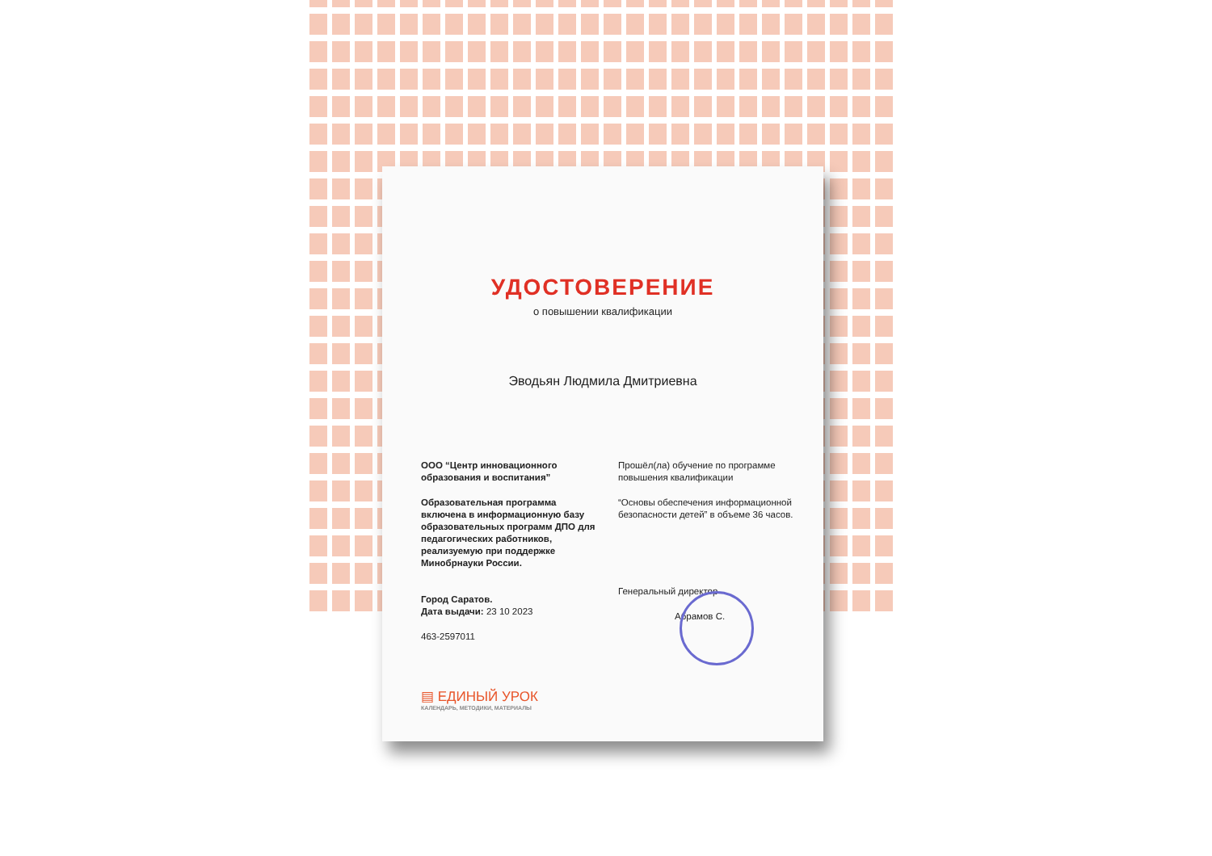УДОСТОВЕРЕНИЕ
о повышении квалификации
Эводьян Людмила Дмитриевна
ООО “Центр инновационного образования и воспитания”
Образовательная программа включена в информационную базу образовательных программ ДПО для педагогических работников, реализуемую при поддержке Минобрнауки России.
Город Саратов.
Дата выдачи: 23 10 2023
463-2597011
Прошёл(ла) обучение по программе повышения квалификации
“Основы обеспечения информационной безопасности детей” в объеме 36 часов.
Генеральный директор
Абрамов С.
▤ ЕДИНЫЙ УРОК
КАЛЕНДАРЬ, МЕТОДИКИ, МАТЕРИАЛЫ